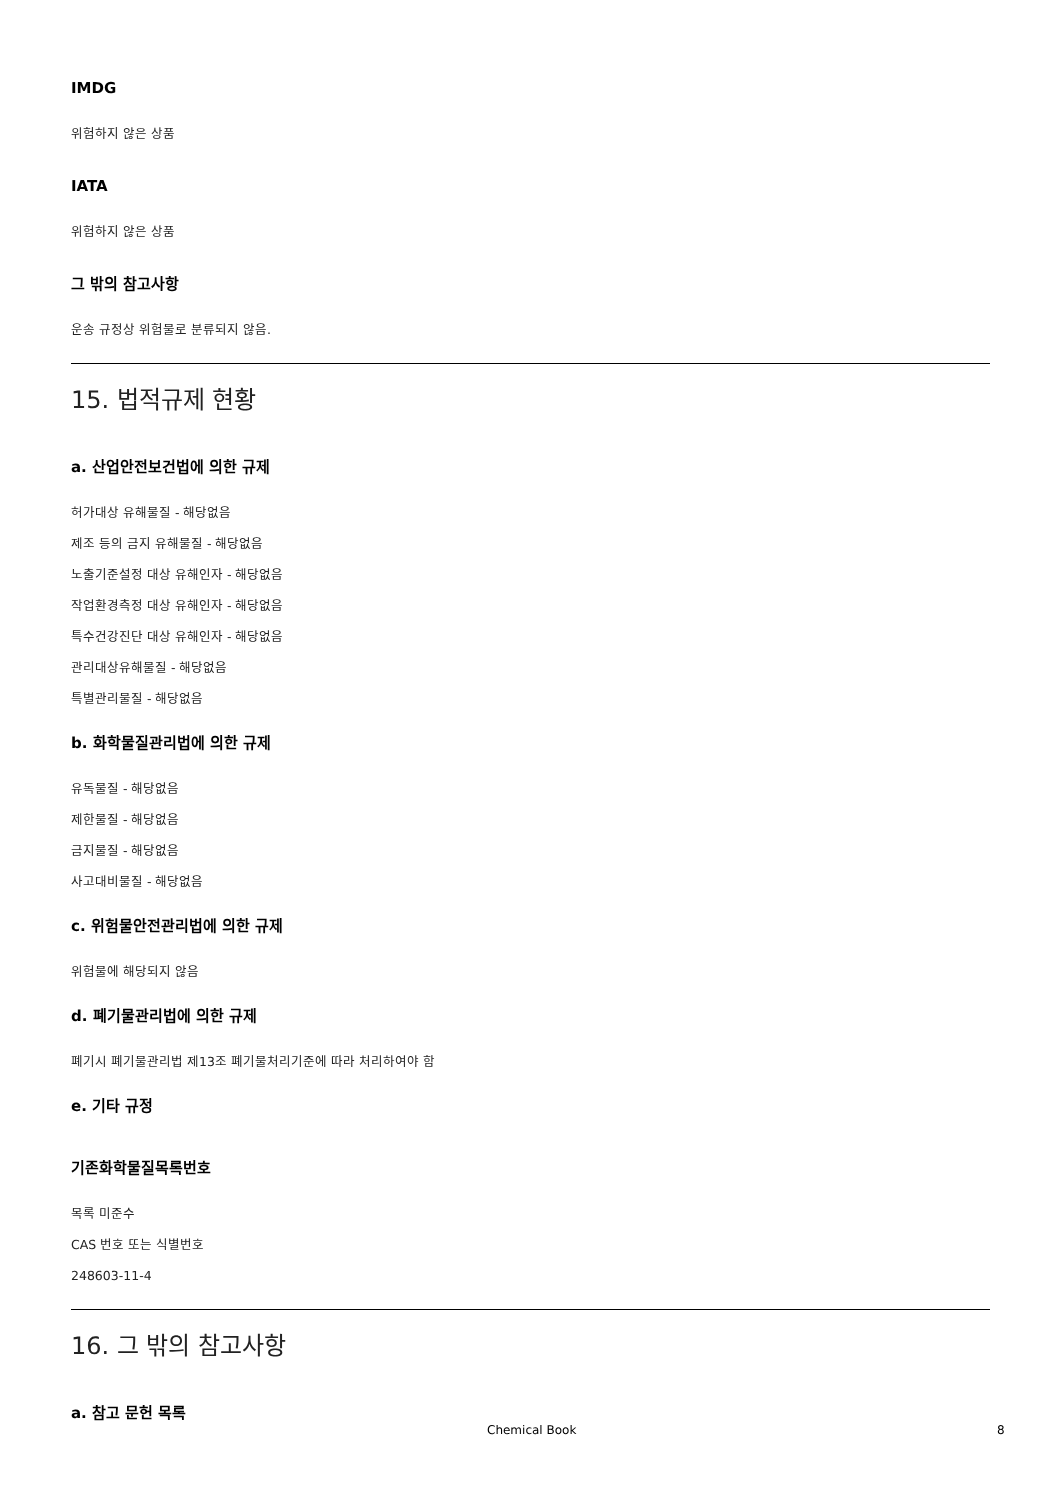IMDG
위험하지 않은 상품
IATA
위험하지 않은 상품
그 밖의 참고사항
운송 규정상 위험물로 분류되지 않음.
15. 법적규제 현황
a. 산업안전보건법에 의한 규제
허가대상 유해물질 - 해당없음
제조 등의 금지 유해물질 - 해당없음
노출기준설정 대상 유해인자 - 해당없음
작업환경측정 대상 유해인자 - 해당없음
특수건강진단 대상 유해인자 - 해당없음
관리대상유해물질 - 해당없음
특별관리물질 - 해당없음
b. 화학물질관리법에 의한 규제
유독물질 - 해당없음
제한물질 - 해당없음
금지물질 - 해당없음
사고대비물질 - 해당없음
c. 위험물안전관리법에 의한 규제
위험물에 해당되지 않음
d. 폐기물관리법에 의한 규제
폐기시 폐기물관리법 제13조 폐기물처리기준에 따라 처리하여야 함
e. 기타 규정
기존화학물질목록번호
목록 미준수
CAS 번호 또는 식별번호
248603-11-4
16. 그 밖의 참고사항
a. 참고 문헌 목록
Chemical Book 8